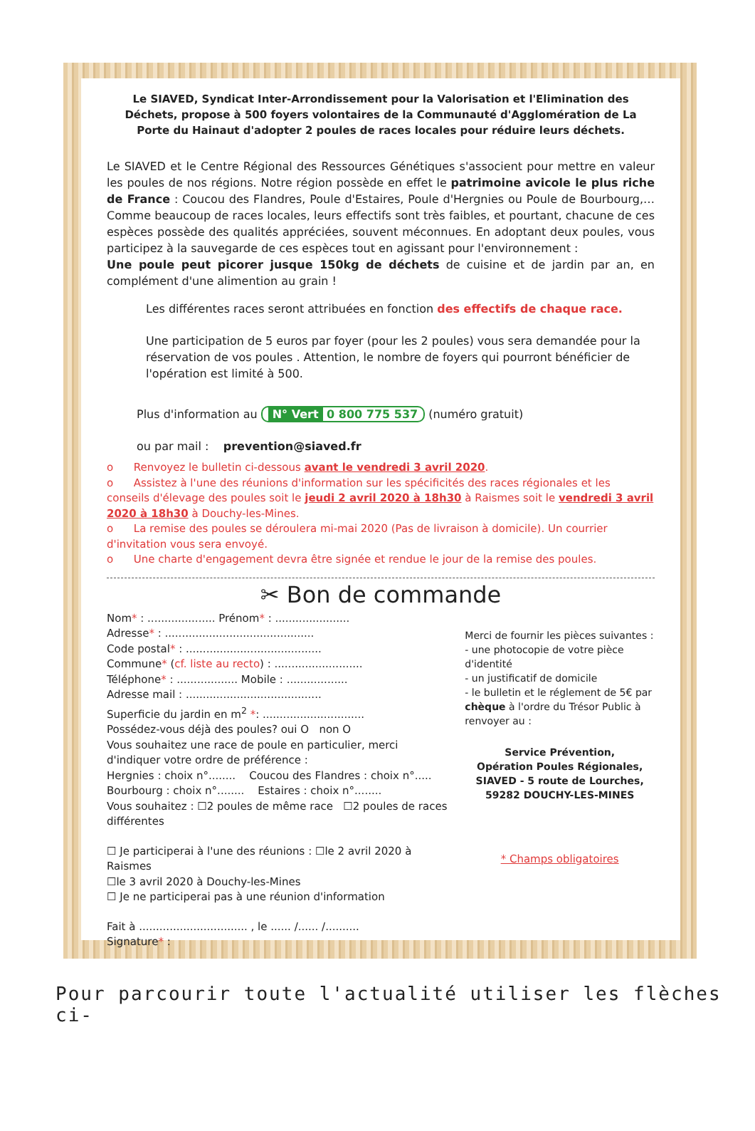Le SIAVED, Syndicat Inter-Arrondissement pour la Valorisation et l'Elimination des Déchets, propose à 500 foyers volontaires de la Communauté d'Agglomération de La Porte du Hainaut d'adopter 2 poules de races locales pour réduire leurs déchets.
Le SIAVED et le Centre Régional des Ressources Génétiques s'associent pour mettre en valeur les poules de nos régions. Notre région possède en effet le patrimoine avicole le plus riche de France : Coucou des Flandres, Poule d'Estaires, Poule d'Hergnies ou Poule de Bourbourg,… Comme beaucoup de races locales, leurs effectifs sont très faibles, et pourtant, chacune de ces espèces possède des qualités appréciées, souvent méconnues. En adoptant deux poules, vous participez à la sauvegarde de ces espèces tout en agissant pour l'environnement :
Une poule peut picorer jusque 150kg de déchets de cuisine et de jardin par an, en complément d'une alimention au grain !
Les différentes races seront attribuées en fonction des effectifs de chaque race.
Une participation de 5 euros par foyer (pour les 2 poules) vous sera demandée pour la réservation de vos poules . Attention, le nombre de foyers qui pourront bénéficier de l'opération est limité à 500.
Plus d'information au N° Vert 0 800 775 537 (numéro gratuit)
ou par mail : prevention@siaved.fr
o Renvoyez le bulletin ci-dessous avant le vendredi 3 avril 2020.
o Assistez à l'une des réunions d'information sur les spécificités des races régionales et les conseils d'élevage des poules soit le jeudi 2 avril 2020 à 18h30 à Raismes soit le vendredi 3 avril 2020 à 18h30 à Douchy-les-Mines.
o La remise des poules se déroulera mi-mai 2020 (Pas de livraison à domicile). Un courrier d'invitation vous sera envoyé.
o Une charte d'engagement devra être signée et rendue le jour de la remise des poules.
✂ Bon de commande
Nom* : .................... Prénom* : ......................
Adresse* : ............................................
Code postal* : ........................................
Commune* (cf. liste au recto) : ..........................
Téléphone* : .................. Mobile : ..................
Adresse mail : ........................................
Superficie du jardin en m<sup>2</sup> *: ..............................
Possédez-vous déjà des poules? oui O non O
Vous souhaitez une race de poule en particulier, merci d'indiquer votre ordre de préférence :
Hergnies : choix n°........ Coucou des Flandres : choix n°.....
Bourbourg : choix n°........ Estaires : choix n°........
Vous souhaitez : ☐2 poules de même race ☐2 poules de races différentes
☐ Je participerai à l'une des réunions : ☐le 2 avril 2020 à Raismes
☐le 3 avril 2020 à Douchy-les-Mines
☐ Je ne participerai pas à une réunion d'information
Fait à ................................ , le ...... /...... /..........
Signature* :
Merci de fournir les pièces suivantes :
- une photocopie de votre pièce d'identité
- un justificatif de domicile
- le bulletin et le réglement de 5€ par chèque à l'ordre du Trésor Public à renvoyer au :
Service Prévention,
Opération Poules Régionales,
SIAVED - 5 route de Lourches,
59282 DOUCHY-LES-MINES
* Champs obligatoires
Pour parcourir toute l'actualité utiliser les flèches ci-